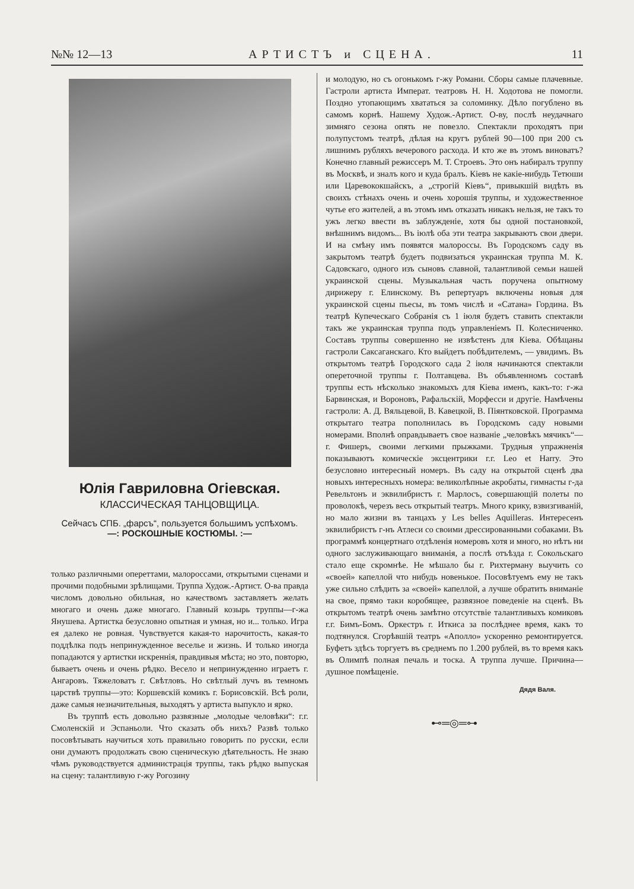№№ 12—13 АРТИСТЪ и СЦЕНА. 11
Юлія Гавриловна Огіевская.
КЛАССИЧЕСКАЯ ТАНЦОВЩИЦА.
Сейчасъ СПБ. „фарсъ“, пользуется большимъ успѣхомъ.
—: РОСКОШНЫЕ КОСТЮМЫ. :—
только различными опереттами, малороссами, открытыми сценами и прочими подобными зрѣлищами. Труппа Худож.-Артист. О-ва правда числомъ довольно обильная, но качествомъ заставляетъ желать многаго и очень даже многаго. Главный козырь труппы—г-жа Янушева. Артистка безусловно опытная и умная, но и... только. Игра ея далеко не ровная. Чувствуется какая-то нарочитость, какая-то поддѣлка подъ непринужденное веселье и жизнь. И только иногда попадаются у артистки искреннія, правдивыя мѣста; но это, повторю, бываетъ очень и очень рѣдко. Весело и непринужденно играетъ г. Ангаровъ. Тяжеловатъ г. Свѣтловъ. Но свѣтлый лучъ въ темномъ царствѣ труппы—это: Коршевскій комикъ г. Борисовскій. Всѣ роли, даже самыя незначительныя, выходятъ у артиста выпукло и ярко.
Въ труппѣ есть довольно развязные „молодые человѣки“: г.г. Смоленскій и Эспаньоли. Что сказать объ нихъ? Развѣ только посовѣтывать научиться хоть правильно говорить по русски, если они думаютъ продолжать свою сценическую дѣятельность. Не знаю чѣмъ руководствуется администрація труппы, такъ рѣдко выпуская на сцену: талантливую г-жу Рогозину
и молодую, но съ огонькомъ г-жу Романи. Сборы самые плачевные. Гастроли артиста Императ. театровъ Н. Н. Ходотова не помогли. Поздно утопающимъ хвататься за соломинку. Дѣло погублено въ самомъ корнѣ. Нашему Худож.-Артист. О-ву, послѣ неудачнаго зимняго сезона опять не повезло. Спектакли проходятъ при полупустомъ театрѣ, дѣлая на кругъ рублей 90—100 при 200 съ лишнимъ рубляхъ вечерового расхода. И кто же въ этомъ виноватъ? Конечно главный режиссеръ М. Т. Строевъ. Это онъ набиралъ труппу въ Москвѣ, и зналъ кого и куда бралъ. Кіевъ не какіе-нибудь Тетюши или Царевококшайскъ, а „строгій Кіевъ“, привыкшій видѣть въ своихъ стѣнахъ очень и очень хорошія труппы, и художественное чутье его жителей, а въ этомъ имъ отказать никакъ нельзя, не такъ то ужъ легко ввести въ заблужденіе, хотя бы одной постановкой, внѣшнимъ видомъ... Въ іюлѣ оба эти театра закрываютъ свои двери. И на смѣну имъ появятся малороссы. Въ Городскомъ саду въ закрытомъ театрѣ будетъ подвизаться украинская труппа М. К. Садовскаго, одного изъ сыновъ славной, талантливой семьи нашей украинской сцены. Музыкальная часть поручена опытному дирижеру г. Елинскому. Въ репертуаръ включены новыя для украинской сцены пьесы, въ томъ числѣ и «Сатана» Гордина. Въ театрѣ Купеческаго Собранія съ 1 іюля будетъ ставить спектакли такъ же украинская труппа подъ управленіемъ П. Колесниченко. Составъ труппы совершенно не извѣстенъ для Кіева. Обѣщаны гастроли Саксаганскаго. Кто выйдетъ побѣдителемъ, — увидимъ. Въ открытомъ театрѣ Городского сада 2 іюля начинаются спектакли опереточной труппы г. Полтавцева. Въ объявленномъ составѣ труппы есть нѣсколько знакомыхъ для Кіева именъ, какъ-то: г-жа Барвинская, и Вороновъ, Рафальскій, Морфесси и другіе. Намѣчены гастроли: А. Д. Вяльцевой, В. Кавецкой, В. Піянтковской. Программа открытаго театра пополнилась въ Городскомъ саду новыми номерами. Вполнѣ оправдываетъ свое названіе „человѣкъ мячикъ“—г. Фишеръ, своими легкими прыжками. Трудныя упражненія показываютъ комическіе эксцентрики г.г. Leo et Harry. Это безусловно интересный номеръ. Въ саду на открытой сценѣ два новыхъ интересныхъ номера: великолѣпные акробаты, гимнасты г-да Ревельтонъ и эквилибристъ г. Марлосъ, совершающій полеты по проволокѣ, черезъ весь открытый театръ. Много крику, взвизгиваній, но мало жизни въ танцахъ у Les belles Aquilleras. Интересенъ эквилибристъ г-нъ Атлеси со своими дрессированными собаками. Въ программѣ концертнаго отдѣленія номеровъ хотя и много, но нѣтъ ни одного заслуживающаго вниманія, а послѣ отъѣзда г. Сокольскаго стало еще скромнѣе. Не мѣшало бы г. Рихтерману выучить со «своей» капеллой что нибудь новенькое. Посовѣтуемъ ему не такъ уже сильно слѣдить за «своей» капеллой, а лучше обратить вниманіе на свое, прямо таки коробящее, развязное поведеніе на сценѣ. Въ открытомъ театрѣ очень замѣтно отсутствіе талантливыхъ комиковъ г.г. Бимъ-Бомъ. Оркестръ г. Иткиса за послѣднее время, какъ то подтянулся. Сгорѣвшій театръ «Аполло» ускоренно ремонтируется. Буфетъ здѣсь торгуетъ въ среднемъ по 1.200 рублей, въ то время какъ въ Олимпѣ полная печаль и тоска. А труппа лучше. Причина—душное помѣщеніе.
Дядя Валя.
⊷═◎═⊶